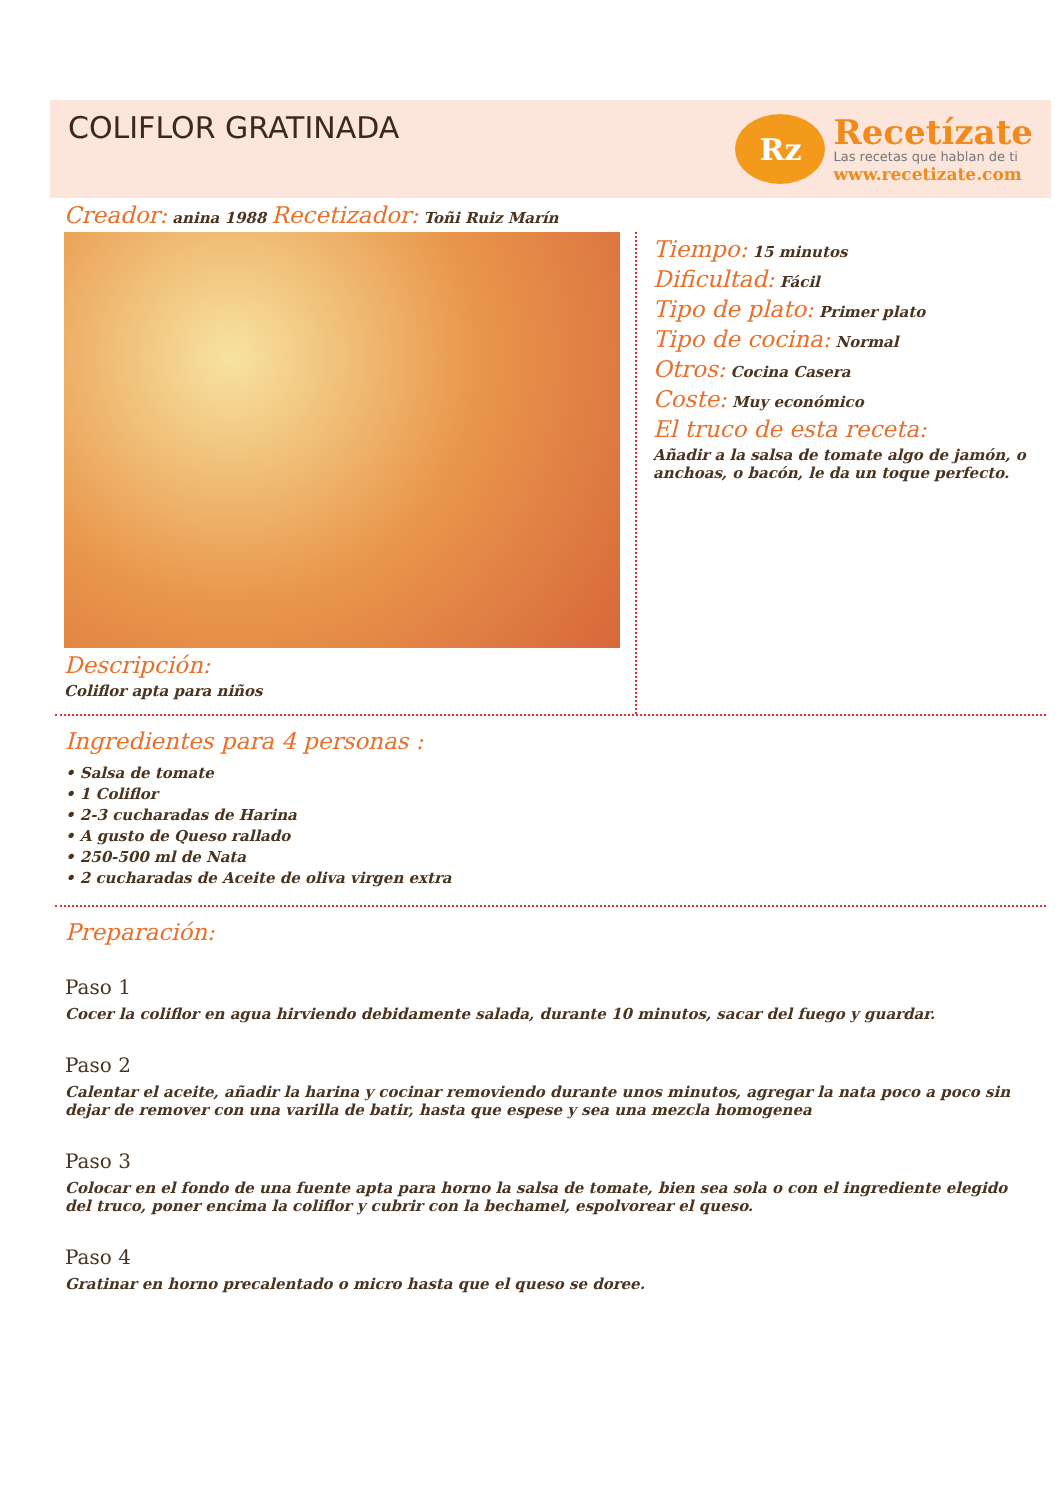COLIFLOR GRATINADA
Rz
Recetízate
Las recetas que hablan de ti
www.recetizate.com
Creador: anina 1988 Recetizador: Toñi Ruiz Marín
Descripción:
Coliflor apta para niños
Tiempo: 15 minutos
Dificultad: Fácil
Tipo de plato: Primer plato
Tipo de cocina: Normal
Otros: Cocina Casera
Coste: Muy económico
El truco de esta receta:
Añadir a la salsa de tomate algo de jamón, o anchoas, o bacón, le da un toque perfecto.
Ingredientes para 4 personas :
• Salsa de tomate
• 1 Coliflor
• 2-3 cucharadas de Harina
• A gusto de Queso rallado
• 250-500 ml de Nata
• 2 cucharadas de Aceite de oliva virgen extra
Preparación:
Paso 1
Cocer la coliflor en agua hirviendo debidamente salada, durante 10 minutos, sacar del fuego y guardar.
Paso 2
Calentar el aceite, añadir la harina y cocinar removiendo durante unos minutos, agregar la nata poco a poco sin dejar de remover con una varilla de batir, hasta que espese y sea una mezcla homogenea
Paso 3
Colocar en el fondo de una fuente apta para horno la salsa de tomate, bien sea sola o con el ingrediente elegido del truco, poner encima la coliflor y cubrir con la bechamel, espolvorear el queso.
Paso 4
Gratinar en horno precalentado o micro hasta que el queso se doree.